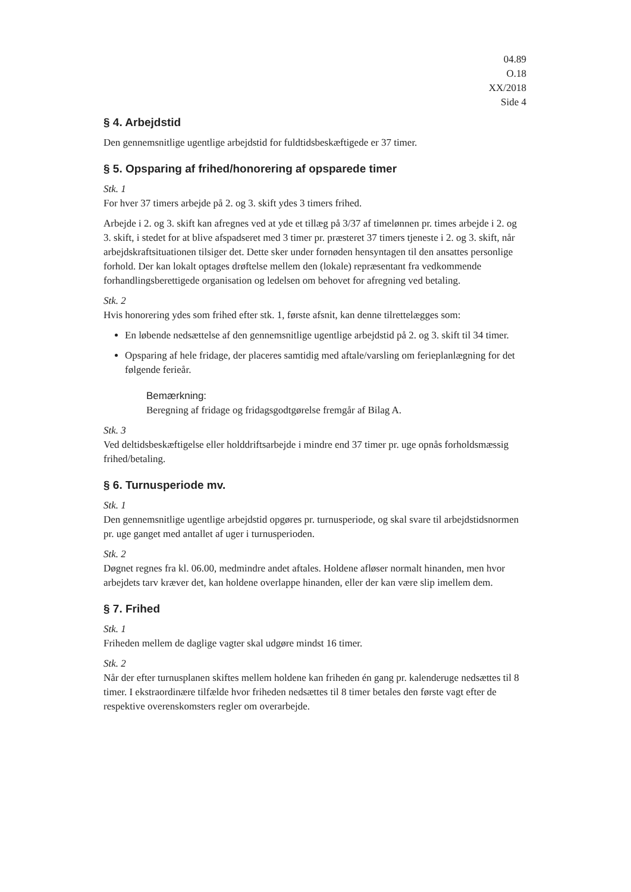04.89
O.18
XX/2018
Side 4
§ 4. Arbejdstid
Den gennemsnitlige ugentlige arbejdstid for fuldtidsbeskæftigede er 37 timer.
§ 5. Opsparing af frihed/honorering af opsparede timer
Stk. 1
For hver 37 timers arbejde på 2. og 3. skift ydes 3 timers frihed.
Arbejde i 2. og 3. skift kan afregnes ved at yde et tillæg på 3/37 af timelønnen pr. times arbejde i 2. og 3. skift, i stedet for at blive afspadseret med 3 timer pr. præsteret 37 timers tjeneste i 2. og 3. skift, når arbejdskraftsituationen tilsiger det. Dette sker under fornøden hensyntagen til den ansattes personlige forhold. Der kan lokalt optages drøftelse mellem den (lokale) repræsentant fra vedkommende forhandlingsberettigede organisation og ledelsen om behovet for afregning ved betaling.
Stk. 2
Hvis honorering ydes som frihed efter stk. 1, første afsnit, kan denne tilrettelægges som:
En løbende nedsættelse af den gennemsnitlige ugentlige arbejdstid på 2. og 3. skift til 34 timer.
Opsparing af hele fridage, der placeres samtidig med aftale/varsling om ferieplanlægning for det følgende ferieår.
Bemærkning:
Beregning af fridage og fridagsgodtgørelse fremgår af Bilag A.
Stk. 3
Ved deltidsbeskæftigelse eller holddriftsarbejde i mindre end 37 timer pr. uge opnås forholdsmæssig frihed/betaling.
§ 6. Turnusperiode mv.
Stk. 1
Den gennemsnitlige ugentlige arbejdstid opgøres pr. turnusperiode, og skal svare til arbejdstidsnormen pr. uge ganget med antallet af uger i turnusperioden.
Stk. 2
Døgnet regnes fra kl. 06.00, medmindre andet aftales. Holdene afløser normalt hinanden, men hvor arbejdets tarv kræver det, kan holdene overlappe hinanden, eller der kan være slip imellem dem.
§ 7. Frihed
Stk. 1
Friheden mellem de daglige vagter skal udgøre mindst 16 timer.
Stk. 2
Når der efter turnusplanen skiftes mellem holdene kan friheden én gang pr. kalenderuge nedsættes til 8 timer. I ekstraordinære tilfælde hvor friheden nedsættes til 8 timer betales den første vagt efter de respektive overenskomsters regler om overarbejde.